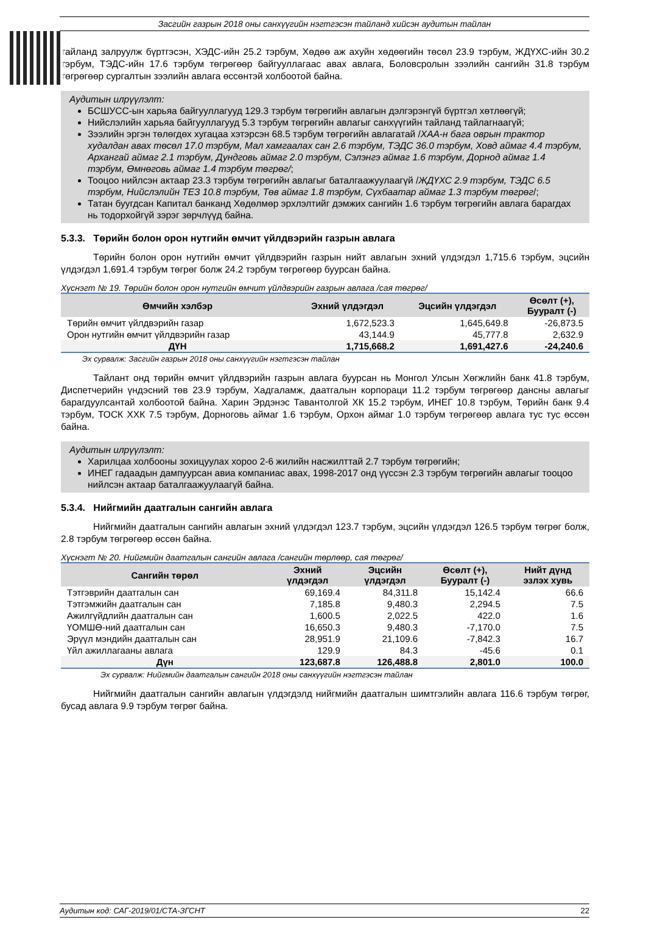Засгийн газрын 2018 оны санхүүгийн нэгтгэсэн тайланд хийсэн аудитын тайлан
тайланд залруулж бүртгэсэн, ХЭДС-ийн 25.2 тэрбум, Хөдөө аж ахуйн хөдөөгийн төсөл 23.9 тэрбум, ЖДҮХС-ийн 30.2 тэрбум, ТЭДС-ийн 17.6 тэрбум төгрөгөөр байгууллагаас авах авлага, Боловсролын зээлийн сангийн 31.8 тэрбум төгрөгөөр сургалтын зээлийн авлага өссөнтэй холбоотой байна.
Аудитын илрүүлэлт:
БСШУСС-ын харьяа байгууллагууд 129.3 тэрбум төгрөгийн авлагын дэлгэрэнгүй бүртгэл хөтлөөгүй;
Нийслэлийн харьяа байгууллагууд 5.3 тэрбум төгрөгийн авлагыг санхүүгийн тайланд тайлагнаагүй;
Зээлийн эргэн төлөгдөх хугацаа хэтэрсэн 68.5 тэрбум төгрөгийн авлагатай /ХАА-н бага оврын трактор худалдан авах төсөл 17.0 тэрбум, Мал хамгаалах сан 2.6 тэрбум, ТЭДС 36.0 тэрбум, Ховд аймаг 4.4 тэрбум, Архангай аймаг 2.1 тэрбум, Дундговь аймаг 2.0 тэрбум, Сэлэнгэ аймаг 1.6 тэрбум, Дорнод аймаг 1.4 тэрбум, Өмнөговь аймаг 1.4 тэрбум төгрөг/;
Тооцоо нийлсэн актаар 23.3 тэрбум төгрөгийн авлагыг баталгаажуулаагүй /ЖДҮХС 2.9 тэрбум, ТЭДС 6.5 тэрбум, Нийслэлийн ТЕЗ 10.8 тэрбум, Төв аймаг 1.8 тэрбум, Сүхбаатар аймаг 1.3 тэрбум төгрөг/;
Татан буугдсан Капитал банканд Хөдөлмөр эрхлэлтийг дэмжих сангийн 1.6 тэрбум төгрөгийн авлага барагдах нь тодорхойгүй зэрэг зөрчлүүд байна.
5.3.3. Төрийн болон орон нутгийн өмчит үйлдвэрийн газрын авлага
Төрийн болон орон нутгийн өмчит үйлдвэрийн газрын нийт авлагын эхний үлдэгдэл 1,715.6 тэрбум, эцсийн үлдэгдэл 1,691.4 тэрбум төгрөг болж 24.2 тэрбум төгрөгөөр буурсан байна.
Хүснэгт № 19. Төрийн болон орон нутгийн өмчит үйлдвэрийн газрын авлага /сая төгрөг/
| Өмчийн хэлбэр | Эхний үлдэгдэл | Эцсийн үлдэгдэл | Өсөлт (+), Бууралт (-) |
| --- | --- | --- | --- |
| Төрийн өмчит үйлдвэрийн газар | 1,672,523.3 | 1,645,649.8 | -26,873.5 |
| Орон нутгийн өмчит үйлдвэрийн газар | 43,144.9 | 45,777.8 | 2,632.9 |
| ДҮН | 1,715,668.2 | 1,691,427.6 | -24,240.6 |
Эх сурвалж: Засгийн газрын 2018 оны санхүүгийн нэгтгэсэн тайлан
Тайлант онд төрийн өмчит үйлдвэрийн газрын авлага буурсан нь Монгол Улсын Хөгжлийн банк 41.8 тэрбум, Диспетчерийн үндэсний төв 23.9 тэрбум, Хадгаламж, даатгалын корпораци 11.2 тэрбум төгрөгөөр дансны авлагыг барагдуулсантай холбоотой байна. Харин Эрдэнэс Тавантолгой ХК 15.2 тэрбум, ИНЕГ 10.8 тэрбум, Төрийн банк 9.4 тэрбум, ТОСК ХХК 7.5 тэрбум, Дорноговь аймаг 1.6 тэрбум, Орхон аймаг 1.0 тэрбум төгрөгөөр авлага тус тус өссөн байна.
Аудитын илрүүлэлт:
Харилцаа холбооны зохицуулах хороо 2-6 жилийн насжилттай 2.7 тэрбум төгрөгийн;
ИНЕГ гадаадын дампуурсан авиа компаниас авах, 1998-2017 онд үүссэн 2.3 тэрбум төгрөгийн авлагыг тооцоо нийлсэн актаар баталгаажуулаагүй байна.
5.3.4. Нийгмийн даатгалын сангийн авлага
Нийгмийн даатгалын сангийн авлагын эхний үлдэгдэл 123.7 тэрбум, эцсийн үлдэгдэл 126.5 тэрбум төгрөг болж, 2.8 тэрбум төгрөгөөр өссөн байна.
Хүснэгт № 20. Нийгмийн даатгалын сангийн авлага /сангийн төрлөөр, сая төгрөг/
| Сангийн төрөл | Эхний үлдэгдэл | Эцсийн үлдэгдэл | Өсөлт (+), Бууралт (-) | Нийт дүнд эзлэх хувь |
| --- | --- | --- | --- | --- |
| Тэтгэврийн даатгалын сан | 69,169.4 | 84,311.8 | 15,142.4 | 66.6 |
| Тэтгэмжийн даатгалын сан | 7,185.8 | 9,480.3 | 2,294.5 | 7.5 |
| Ажилгүйдлийн даатгалын сан | 1,600.5 | 2,022.5 | 422.0 | 1.6 |
| ҮОМШӨ-ний даатгалын сан | 16,650.3 | 9,480.3 | -7,170.0 | 7.5 |
| Эрүүл мэндийн даатгалын сан | 28,951.9 | 21,109.6 | -7,842.3 | 16.7 |
| Үйл ажиллагааны авлага | 129.9 | 84.3 | -45.6 | 0.1 |
| Дүн | 123,687.8 | 126,488.8 | 2,801.0 | 100.0 |
Эх сурвалж: Нийгмийн даатгалын сангийн 2018 оны санхүүгийн нэгтгэсэн тайлан
Нийгмийн даатгалын сангийн авлагын үлдэгдэлд нийгмийн даатгалын шимтгэлийн авлага 116.6 тэрбум төгрөг, бусад авлага 9.9 тэрбум төгрөг байна.
Аудитын код: САГ-2019/01/СТА-ЗГСНТ 22